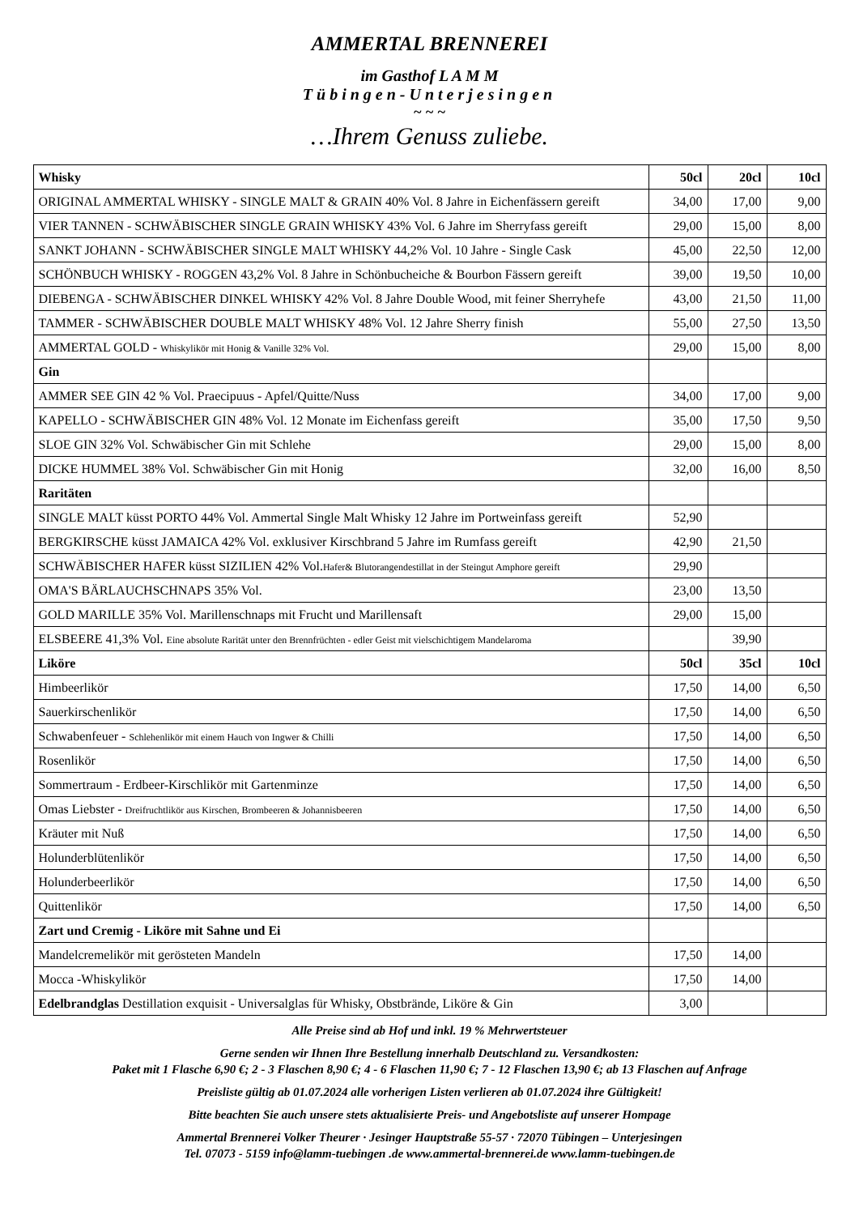AMMERTAL BRENNEREI
im Gasthof L A M M
Tübingen-Unterjesingen
~ ~ ~
…Ihrem Genuss zuliebe.
| Whisky | 50cl | 20cl | 10cl |
| ORIGINAL AMMERTAL WHISKY - SINGLE MALT & GRAIN 40% Vol. 8 Jahre in Eichenfässern gereift | 34,00 | 17,00 | 9,00 |
| VIER TANNEN - SCHWÄBISCHER SINGLE GRAIN WHISKY 43% Vol. 6 Jahre im Sherryfass gereift | 29,00 | 15,00 | 8,00 |
| SANKT JOHANN - SCHWÄBISCHER SINGLE MALT WHISKY 44,2% Vol. 10 Jahre - Single Cask | 45,00 | 22,50 | 12,00 |
| SCHÖNBUCH WHISKY - ROGGEN 43,2% Vol. 8 Jahre in Schönbucheiche & Bourbon Fässern gereift | 39,00 | 19,50 | 10,00 |
| DIEBENGA - SCHWÄBISCHER DINKEL WHISKY 42% Vol. 8 Jahre Double Wood, mit feiner Sherryhefe | 43,00 | 21,50 | 11,00 |
| TAMMER - SCHWÄBISCHER DOUBLE MALT WHISKY 48% Vol. 12 Jahre Sherry finish | 55,00 | 27,50 | 13,50 |
| AMMERTAL GOLD - Whiskylikör mit Honig & Vanille 32% Vol. | 29,00 | 15,00 | 8,00 |
| Gin | | | |
| AMMER SEE GIN 42 % Vol. Praecipuus - Apfel/Quitte/Nuss | 34,00 | 17,00 | 9,00 |
| KAPELLO - SCHWÄBISCHER GIN 48% Vol. 12 Monate im Eichenfass gereift | 35,00 | 17,50 | 9,50 |
| SLOE GIN 32% Vol. Schwäbischer Gin mit Schlehe | 29,00 | 15,00 | 8,00 |
| DICKE HUMMEL 38% Vol. Schwäbischer Gin mit Honig | 32,00 | 16,00 | 8,50 |
| Raritäten | | | |
| SINGLE MALT küsst PORTO 44% Vol. Ammertal Single Malt Whisky 12 Jahre im Portweinfass gereift | 52,90 | | |
| BERGKIRSCHE küsst JAMAICA 42% Vol. exklusiver Kirschbrand 5 Jahre im Rumfass gereift | 42,90 | 21,50 | |
| SCHWÄBISCHER HAFER küsst SIZILIEN 42% Vol. Hafer& Blutorangendestillat in der Steingut Amphore gereift | 29,90 | | |
| OMA'S BÄRLAUCHSCHNAPS 35% Vol. | 23,00 | 13,50 | |
| GOLD MARILLE 35% Vol. Marillenschnaps mit Frucht und Marillensaft | 29,00 | 15,00 | |
| ELSBEERE 41,3% Vol. Eine absolute Rarität unter den Brennfrüchten - edler Geist mit vielschichtigem Mandelaroma | | 39,90 | |
| Liköre | 50cl | 35cl | 10cl |
| Himbeerlikör | 17,50 | 14,00 | 6,50 |
| Sauerkirschenlikör | 17,50 | 14,00 | 6,50 |
| Schwabenfeuer - Schlehenlikör mit einem Hauch von Ingwer & Chilli | 17,50 | 14,00 | 6,50 |
| Rosenlikör | 17,50 | 14,00 | 6,50 |
| Sommertraum - Erdbeer-Kirschlikör mit Gartenminze | 17,50 | 14,00 | 6,50 |
| Omas Liebster - Dreifruchtlikör aus Kirschen, Brombeeren & Johannisbeeren | 17,50 | 14,00 | 6,50 |
| Kräuter mit Nuß | 17,50 | 14,00 | 6,50 |
| Holunderblütenlikör | 17,50 | 14,00 | 6,50 |
| Holunderbeerlikör | 17,50 | 14,00 | 6,50 |
| Quittenlikör | 17,50 | 14,00 | 6,50 |
| Zart und Cremig - Liköre mit Sahne und Ei | | | |
| Mandelcremelikör mit gerösteten Mandeln | 17,50 | 14,00 | |
| Mocca -Whiskylikör | 17,50 | 14,00 | |
| Edelbrandglas Destillation exquisit - Universalglas für Whisky, Obstbrände, Liköre & Gin | 3,00 | | |
Alle Preise sind ab Hof und inkl. 19 % Mehrwertsteuer
Gerne senden wir Ihnen Ihre Bestellung innerhalb Deutschland zu. Versandkosten:
Paket mit 1 Flasche 6,90 €; 2 - 3 Flaschen 8,90 €; 4 - 6 Flaschen 11,90 €; 7 - 12 Flaschen 13,90 €; ab 13 Flaschen auf Anfrage
Preisliste gültig ab 01.07.2024 alle vorherigen Listen verlieren ab 01.07.2024 ihre Gültigkeit!
Bitte beachten Sie auch unsere stets aktualisierte Preis- und Angebotsliste auf unserer Hompage
Ammertal Brennerei Volker Theurer · Jesinger Hauptstraße 55-57 · 72070 Tübingen – Unterjesingen
Tel. 07073 - 5159 info@lamm-tuebingen .de www.ammertal-brennerei.de www.lamm-tuebingen.de